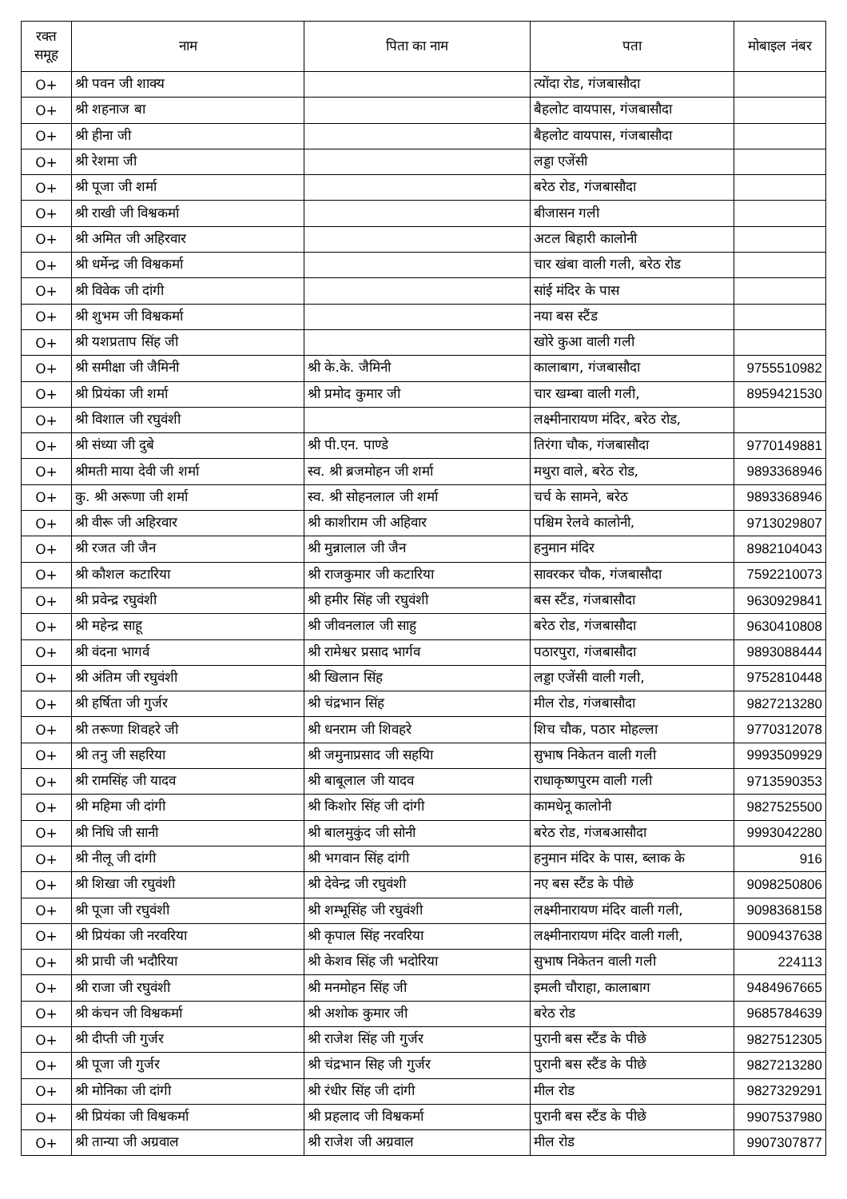| रक्त समूह | नाम | पिता का नाम | पता | मोबाइल नंबर |
| --- | --- | --- | --- | --- |
| O+ | श्री पवन जी शाक्य | | त्योंदा रोड, गंजबासौदा | |
| O+ | श्री शहनाज बा | | बैहलोट वायपास, गंजबासौदा | |
| O+ | श्री हीना जी | | बैहलोट वायपास, गंजबासौदा | |
| O+ | श्री रेशमा जी | | लड्डा एजेंसी | |
| O+ | श्री पूजा जी शर्मा | | बरेठ रोड, गंजबासौदा | |
| O+ | श्री राखी जी विश्वकर्मा | | बीजासन गली | |
| O+ | श्री अमित जी अहिरवार | | अटल बिहारी कालोनी | |
| O+ | श्री धर्मेन्द्र जी विश्वकर्मा | | चार खंबा वाली गली, बरेठ रोड | |
| O+ | श्री विवेक जी दांगी | | सांई मंदिर के पास | |
| O+ | श्री शुभम जी विश्वकर्मा | | नया बस स्टैंड | |
| O+ | श्री यशप्रताप सिंह जी | | खोरे कुआ वाली गली | |
| O+ | श्री समीक्षा जी जैमिनी | श्री के.के. जैमिनी | कालाबाग, गंजबासौदा | 9755510982 |
| O+ | श्री प्रियंका जी शर्मा | श्री प्रमोद कुमार जी | चार खम्बा वाली गली, | 8959421530 |
| O+ | श्री विशाल जी रघुवंशी | | लक्ष्मीनारायण मंदिर, बरेठ रोड, | |
| O+ | श्री संध्या जी दुबे | श्री पी.एन. पाण्डे | तिरंगा चौक, गंजबासौदा | 9770149881 |
| O+ | श्रीमती माया देवी जी शर्मा | स्व. श्री ब्रजमोहन जी शर्मा | मथुरा वाले, बरेठ रोड, | 9893368946 |
| O+ | कु. श्री अरूणा जी शर्मा | स्व. श्री सोहनलाल जी शर्मा | चर्च के सामने, बरेठ | 9893368946 |
| O+ | श्री वीरू जी अहिरवार | श्री काशीराम जी अहिवार | पश्चिम रेलवे कालोनी, | 9713029807 |
| O+ | श्री रजत जी जैन | श्री मुन्नालाल जी जैन | हनुमान मंदिर | 8982104043 |
| O+ | श्री कौशल कटारिया | श्री राजकुमार जी कटारिया | सावरकर चौक, गंजबासौदा | 7592210073 |
| O+ | श्री प्रवेन्द्र रघुवंशी | श्री हमीर सिंह जी रघुवंशी | बस स्टैंड, गंजबासौदा | 9630929841 |
| O+ | श्री महेन्द्र साहू | श्री जीवनलाल जी साहु | बरेठ रोड, गंजबासौदा | 9630410808 |
| O+ | श्री वंदना भागर्व | श्री रामेश्वर प्रसाद भार्गव | पठारपुरा, गंजबासौदा | 9893088444 |
| O+ | श्री अंतिम जी रघुवंशी | श्री खिलान सिंह | लड्डा एजेंसी वाली गली, | 9752810448 |
| O+ | श्री हर्षिता जी गुर्जर | श्री चंद्रभान सिंह | मील रोड, गंजबासौदा | 9827213280 |
| O+ | श्री तरूणा शिवहरे जी | श्री धनराम जी शिवहरे | शिच चौक, पठार मोहल्ला | 9770312078 |
| O+ | श्री तनु जी सहरिया | श्री जमुनाप्रसाद जी सहयिा | सुभाष निकेतन वाली गली | 9993509929 |
| O+ | श्री रामसिंह जी यादव | श्री बाबूलाल जी यादव | राधाकृष्णपुरम वाली गली | 9713590353 |
| O+ | श्री महिमा जी दांगी | श्री किशोर सिंह जी दांगी | कामधेनू कालोनी | 9827525500 |
| O+ | श्री निधि जी सानी | श्री बालमुकुंद जी सोनी | बरेठ रोड, गंजबआसौदा | 9993042280 |
| O+ | श्री नीलू जी दांगी | श्री भगवान सिंह दांगी | हनुमान मंदिर के पास, ब्लाक के | 916 |
| O+ | श्री शिखा जी रघुवंशी | श्री देवेन्द्र जी रघुवंशी | नए बस स्टैंड के पीछे | 9098250806 |
| O+ | श्री पूजा जी रघुवंशी | श्री शम्भूसिंह जी रघुवंशी | लक्ष्मीनारायण मंदिर वाली गली, | 9098368158 |
| O+ | श्री प्रियंका जी नरवरिया | श्री कृपाल सिंह नरवरिया | लक्ष्मीनारायण मंदिर वाली गली, | 9009437638 |
| O+ | श्री प्राची जी भदौरिया | श्री केशव सिंह जी भदोरिया | सुभाष निकेतन वाली गली | 224113 |
| O+ | श्री राजा जी रघुवंशी | श्री मनमोहन सिंह जी | इमली चौराहा, कालाबाग | 9484967665 |
| O+ | श्री कंचन जी विश्वकर्मा | श्री अशोक कुमार जी | बरेठ रोड | 9685784639 |
| O+ | श्री दीप्ती जी गुर्जर | श्री राजेश सिंह जी गुर्जर | पुरानी बस स्टैंड के पीछे | 9827512305 |
| O+ | श्री पूजा जी गुर्जर | श्री चंद्रभान सिह जी गुर्जर | पुरानी बस स्टैंड के पीछे | 9827213280 |
| O+ | श्री मोनिका जी दांगी | श्री रंधीर सिंह जी दांगी | मील रोड | 9827329291 |
| O+ | श्री प्रियंका जी विश्वकर्मा | श्री प्रहलाद जी विश्वकर्मा | पुरानी बस स्टैंड के पीछे | 9907537980 |
| O+ | श्री तान्या जी अग्रवाल | श्री राजेश जी अग्रवाल | मील रोड | 9907307877 |